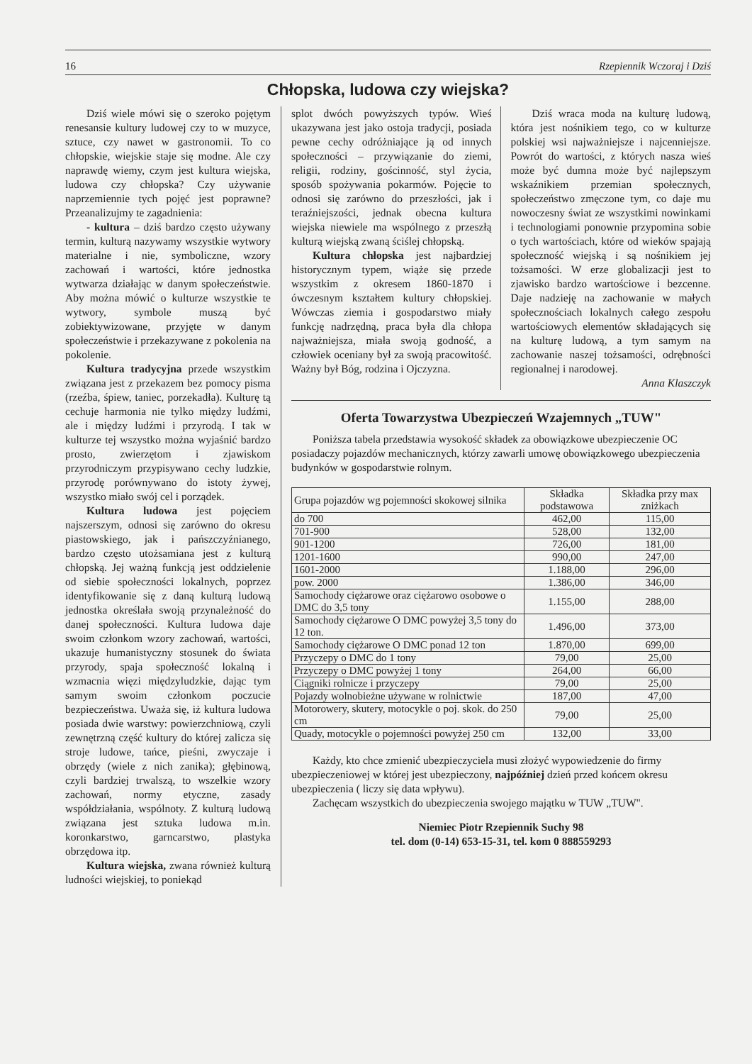16 Rzepiennik Wczoraj i Dziś
Chłopska, ludowa czy wiejska?
Dziś wiele mówi się o szeroko pojętym renesansie kultury ludowej czy to w muzyce, sztuce, czy nawet w gastronomii. To co chłopskie, wiejskie staje się modne. Ale czy naprawdę wiemy, czym jest kultura wiejska, ludowa czy chłopska? Czy używanie naprzemiennie tych pojęć jest poprawne? Przeanalizujmy te zagadnienia:
- kultura – dziś bardzo często używany termin, kulturą nazywamy wszystkie wytwory materialne i nie, symboliczne, wzory zachowań i wartości, które jednostka wytwarza działając w danym społeczeństwie. Aby można mówić o kulturze wszystkie te wytwory, symbole muszą być zobiektywizowane, przyjęte w danym społeczeństwie i przekazywane z pokolenia na pokolenie.
Kultura tradycyjna przede wszystkim związana jest z przekazem bez pomocy pisma (rzeźba, śpiew, taniec, porzekadła). Kulturę tą cechuje harmonia nie tylko między ludźmi, ale i między ludźmi i przyrodą. I tak w kulturze tej wszystko można wyjaśnić bardzo prosto, zwierzętom i zjawiskom przyrodniczym przypisywano cechy ludzkie, przyrodę porównywano do istoty żywej, wszystko miało swój cel i porządek.
Kultura ludowa jest pojęciem najszerszym, odnosi się zarówno do okresu piastowskiego, jak i pańszczyźnianego, bardzo często utożsamiana jest z kulturą chłopską. Jej ważną funkcją jest oddzielenie od siebie społeczności lokalnych, poprzez identyfikowanie się z daną kulturą ludową jednostka określała swoją przynależność do danej społeczności. Kultura ludowa daje swoim członkom wzory zachowań, wartości, ukazuje humanistyczny stosunek do świata przyrody, spaja społeczność lokalną i wzmacnia więzi międzyludzkie, dając tym samym swoim członkom poczucie bezpieczeństwa. Uważa się, iż kultura ludowa posiada dwie warstwy: powierzchniową, czyli zewnętrzną część kultury do której zalicza się stroje ludowe, tańce, pieśni, zwyczaje i obrzędy (wiele z nich zanika); głębinową, czyli bardziej trwalszą, to wszelkie wzory zachowań, normy etyczne, zasady współdziałania, wspólnoty. Z kulturą ludową związana jest sztuka ludowa m.in. koronkarstwo, garncarstwo, plastyka obrzędowa itp.
Kultura wiejska, zwana również kulturą ludności wiejskiej, to poniekąd
splot dwóch powyższych typów. Wieś ukazywana jest jako ostoja tradycji, posiada pewne cechy odróżniające ją od innych społeczności – przywiązanie do ziemi, religii, rodziny, gościnność, styl życia, sposób spożywania pokarmów. Pojęcie to odnosi się zarówno do przeszłości, jak i teraźniejszości, jednak obecna kultura wiejska niewiele ma wspólnego z przeszłą kulturą wiejską zwaną ściślej chłopską.
Kultura chłopska jest najbardziej historycznym typem, wiąże się przede wszystkim z okresem 1860-1870 i ówczesnym kształtem kultury chłopskiej. Wówczas ziemia i gospodarstwo miały funkcję nadrzędną, praca była dla chłopa najważniejsza, miała swoją godność, a człowiek oceniany był za swoją pracowitość. Ważny był Bóg, rodzina i Ojczyzna.
Dziś wraca moda na kulturę ludową, która jest nośnikiem tego, co w kulturze polskiej wsi najważniejsze i najcenniejsze. Powrót do wartości, z których nasza wieś może być dumna może być najlepszym wskaźnikiem przemian społecznych, społeczeństwo zmęczone tym, co daje mu nowoczesny świat ze wszystkimi nowinkami i technologiami ponownie przypomina sobie o tych wartościach, które od wieków spajają społeczność wiejską i są nośnikiem jej tożsamości. W erze globalizacji jest to zjawisko bardzo wartościowe i bezcenne. Daje nadzieję na zachowanie w małych społecznościach lokalnych całego zespołu wartościowych elementów składających się na kulturę ludową, a tym samym na zachowanie naszej tożsamości, odrębności regionalnej i narodowej.
Anna Klaszczyk
Oferta Towarzystwa Ubezpieczeń Wzajemnych „TUW"
Poniższa tabela przedstawia wysokość składek za obowiązkowe ubezpieczenie OC posiadaczy pojazdów mechanicznych, którzy zawarli umowę obowiązkowego ubezpieczenia budynków w gospodarstwie rolnym.
| Grupa pojazdów wg pojemności skokowej silnika | Składka podstawowa | Składka przy max zniżkach |
| --- | --- | --- |
| do 700 | 462,00 | 115,00 |
| 701-900 | 528,00 | 132,00 |
| 901-1200 | 726,00 | 181,00 |
| 1201-1600 | 990,00 | 247,00 |
| 1601-2000 | 1.188,00 | 296,00 |
| pow. 2000 | 1.386,00 | 346,00 |
| Samochody ciężarowe oraz ciężarowo osobowe o DMC do 3,5 tony | 1.155,00 | 288,00 |
| Samochody ciężarowe O DMC powyżej 3,5 tony do 12 ton. | 1.496,00 | 373,00 |
| Samochody ciężarowe O DMC ponad 12 ton | 1.870,00 | 699,00 |
| Przyczepy o DMC do 1 tony | 79,00 | 25,00 |
| Przyczepy o DMC powyżej 1 tony | 264,00 | 66,00 |
| Ciągniki rolnicze i przyczepy | 79,00 | 25,00 |
| Pojazdy wolnobieżne używane w rolnictwie | 187,00 | 47,00 |
| Motorowery, skutery, motocykle o poj. skok. do 250 cm | 79,00 | 25,00 |
| Quady, motocykle o pojemności powyżej 250 cm | 132,00 | 33,00 |
Każdy, kto chce zmienić ubezpieczyciela musi złożyć wypowiedzenie do firmy ubezpieczeniowej w której jest ubezpieczony, najpóźniej dzień przed końcem okresu ubezpieczenia ( liczy się data wpływu).
Zachęcam wszystkich do ubezpieczenia swojego majątku w TUW „TUW".
Niemiec Piotr Rzepiennik Suchy 98
tel. dom (0-14) 653-15-31, tel. kom 0 888559293